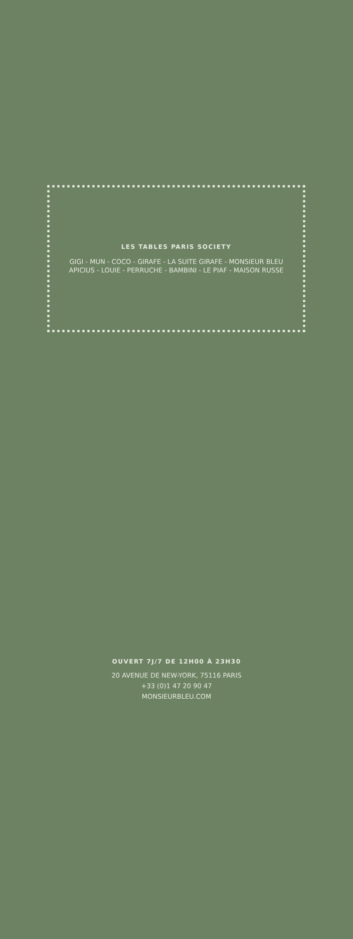LES TABLES PARIS SOCIETY
GIGI - MUN - COCO - GIRAFE - LA SUITE GIRAFE - MONSIEUR BLEU
APICIUS - LOUIE - PERRUCHE - BAMBINI - LE PIAF - MAISON RUSSE
OUVERT 7J/7 DE 12H00 À 23H30
20 AVENUE DE NEW-YORK, 75116 PARIS
+33 (0)1 47 20 90 47
MONSIEURBLEU.COM